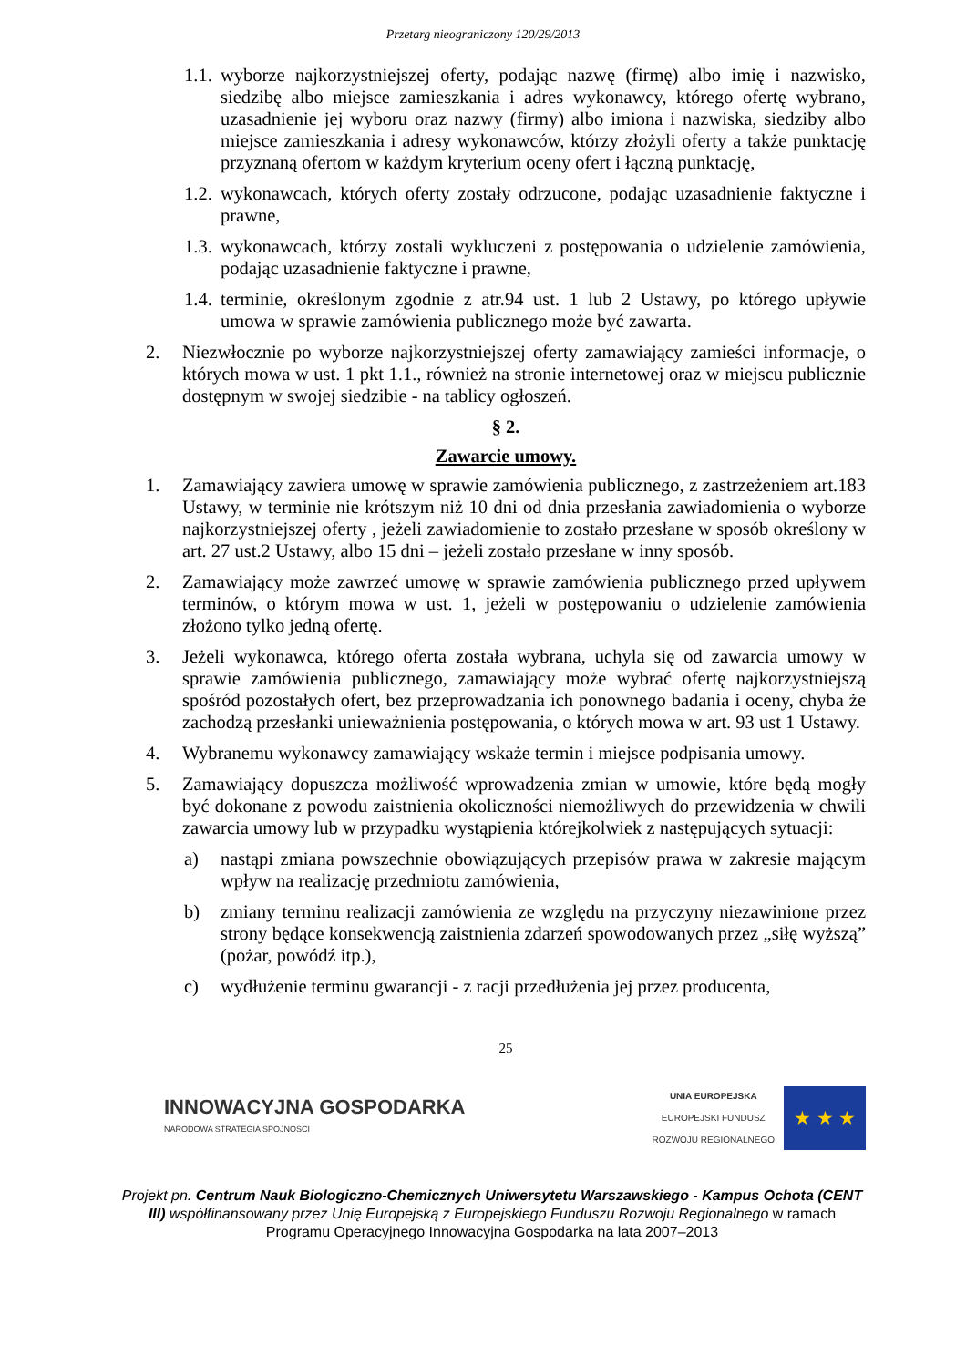Przetarg nieograniczony 120/29/2013
1.1. wyborze najkorzystniejszej oferty, podając nazwę (firmę) albo imię i nazwisko, siedzibę albo miejsce zamieszkania i adres wykonawcy, którego ofertę wybrano, uzasadnienie jej wyboru oraz nazwy (firmy) albo imiona i nazwiska, siedziby albo miejsce zamieszkania i adresy wykonawców, którzy złożyli oferty a także punktację przyznaną ofertom w każdym kryterium oceny ofert i łączną punktację,
1.2. wykonawcach, których oferty zostały odrzucone, podając uzasadnienie faktyczne i prawne,
1.3. wykonawcach, którzy zostali wykluczeni z postępowania o udzielenie zamówienia, podając uzasadnienie faktyczne i prawne,
1.4. terminie, określonym zgodnie z atr.94 ust. 1 lub 2 Ustawy, po którego upływie umowa w sprawie zamówienia publicznego może być zawarta.
2. Niezwłocznie po wyborze najkorzystniejszej oferty zamawiający zamieści informacje, o których mowa w ust. 1 pkt 1.1., również na stronie internetowej oraz w miejscu publicznie dostępnym w swojej siedzibie - na tablicy ogłoszeń.
§ 2.
Zawarcie umowy.
1. Zamawiający zawiera umowę w sprawie zamówienia publicznego, z zastrzeżeniem art.183 Ustawy, w terminie nie krótszym niż 10 dni od dnia przesłania zawiadomienia o wyborze najkorzystniejszej oferty , jeżeli zawiadomienie to zostało przesłane w sposób określony w art. 27 ust.2 Ustawy, albo 15 dni – jeżeli zostało przesłane w inny sposób.
2. Zamawiający może zawrzeć umowę w sprawie zamówienia publicznego przed upływem terminów, o którym mowa w ust. 1, jeżeli w postępowaniu o udzielenie zamówienia złożono tylko jedną ofertę.
3. Jeżeli wykonawca, którego oferta została wybrana, uchyla się od zawarcia umowy w sprawie zamówienia publicznego, zamawiający może wybrać ofertę najkorzystniejszą spośród pozostałych ofert, bez przeprowadzania ich ponownego badania i oceny, chyba że zachodzą przesłanki unieważnienia postępowania, o których mowa w art. 93 ust 1 Ustawy.
4. Wybranemu wykonawcy zamawiający wskaże termin i miejsce podpisania umowy.
5. Zamawiający dopuszcza możliwość wprowadzenia zmian w umowie, które będą mogły być dokonane z powodu zaistnienia okoliczności niemożliwych do przewidzenia w chwili zawarcia umowy lub w przypadku wystąpienia którejkolwiek z następujących sytuacji:
a) nastąpi zmiana powszechnie obowiązujących przepisów prawa w zakresie mającym wpływ na realizację przedmiotu zamówienia,
b) zmiany terminu realizacji zamówienia ze względu na przyczyny niezawinione przez strony będące konsekwencją zaistnienia zdarzeń spowodowanych przez „siłę wyższą” (pożar, powódź itp.),
c) wydłużenie terminu gwarancji - z racji przedłużenia jej przez producenta,
25
INNOWACYJNA GOSPODARKA
NARODOWA STRATEGIA SPÓJNOŚCI
UNIA EUROPEJSKA
EUROPEJSKI FUNDUSZ
ROZWOJU REGIONALNEGO
★ ★ ★
Projekt pn. Centrum Nauk Biologiczno-Chemicznych Uniwersytetu Warszawskiego - Kampus Ochota (CENT III) współfinansowany przez Unię Europejską z Europejskiego Funduszu Rozwoju Regionalnego w ramach Programu Operacyjnego Innowacyjna Gospodarka na lata 2007–2013